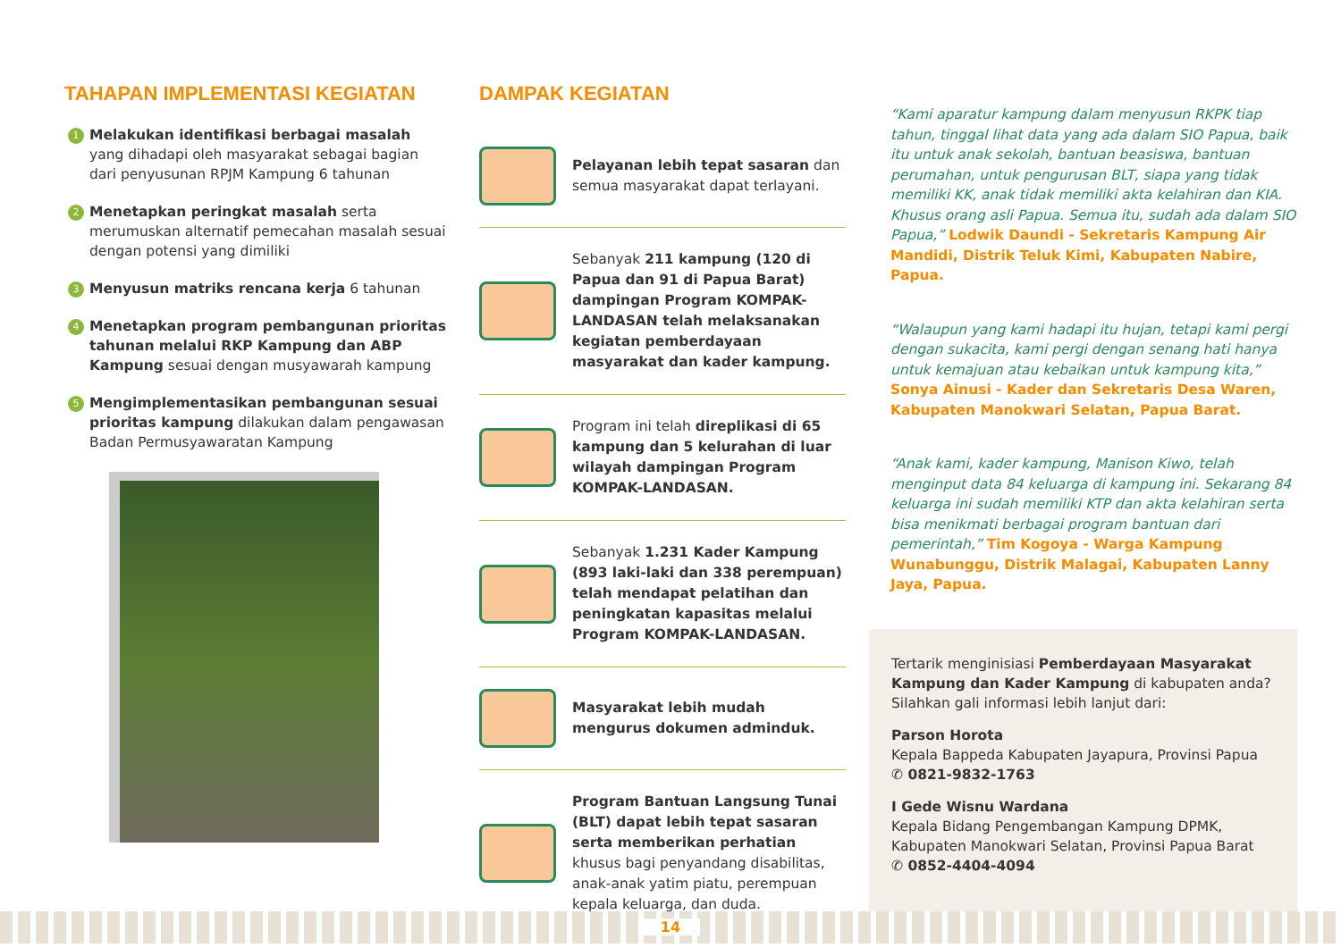TAHAPAN IMPLEMENTASI KEGIATAN
1
Melakukan identifikasi berbagai masalah yang dihadapi oleh masyarakat sebagai bagian dari penyusunan RPJM Kampung 6 tahunan
2
Menetapkan peringkat masalah serta merumuskan alternatif pemecahan masalah sesuai dengan potensi yang dimiliki
3
Menyusun matriks rencana kerja 6 tahunan
4
Menetapkan program pembangunan prioritas tahunan melalui RKP Kampung dan ABP Kampung sesuai dengan musyawarah kampung
5
Mengimplementasikan pembangunan sesuai prioritas kampung dilakukan dalam pengawasan Badan Permusyawaratan Kampung
DAMPAK KEGIATAN
Pelayanan lebih tepat sasaran dan semua masyarakat dapat terlayani.
Sebanyak 211 kampung (120 di Papua dan 91 di Papua Barat) dampingan Program KOMPAK-LANDASAN telah melaksanakan kegiatan pemberdayaan masyarakat dan kader kampung.
Program ini telah direplikasi di 65 kampung dan 5 kelurahan di luar wilayah dampingan Program KOMPAK-LANDASAN.
Sebanyak 1.231 Kader Kampung (893 laki-laki dan 338 perempuan) telah mendapat pelatihan dan peningkatan kapasitas melalui Program KOMPAK-LANDASAN.
Masyarakat lebih mudah mengurus dokumen adminduk.
Program Bantuan Langsung Tunai (BLT) dapat lebih tepat sasaran serta memberikan perhatian khusus bagi penyandang disabilitas, anak-anak yatim piatu, perempuan kepala keluarga, dan duda.
“Kami aparatur kampung dalam menyusun RKPK tiap tahun, tinggal lihat data yang ada dalam SIO Papua, baik itu untuk anak sekolah, bantuan beasiswa, bantuan perumahan, untuk pengurusan BLT, siapa yang tidak memiliki KK, anak tidak memiliki akta kelahiran dan KIA. Khusus orang asli Papua. Semua itu, sudah ada dalam SIO Papua,” Lodwik Daundi - Sekretaris Kampung Air Mandidi, Distrik Teluk Kimi, Kabupaten Nabire, Papua.
“Walaupun yang kami hadapi itu hujan, tetapi kami pergi dengan sukacita, kami pergi dengan senang hati hanya untuk kemajuan atau kebaikan untuk kampung kita,” Sonya Ainusi - Kader dan Sekretaris Desa Waren, Kabupaten Manokwari Selatan, Papua Barat.
“Anak kami, kader kampung, Manison Kiwo, telah menginput data 84 keluarga di kampung ini. Sekarang 84 keluarga ini sudah memiliki KTP dan akta kelahiran serta bisa menikmati berbagai program bantuan dari pemerintah,” Tim Kogoya - Warga Kampung Wunabunggu, Distrik Malagai, Kabupaten Lanny Jaya, Papua.
Tertarik menginisiasi Pemberdayaan Masyarakat Kampung dan Kader Kampung di kabupaten anda? Silahkan gali informasi lebih lanjut dari:
Parson Horota
Kepala Bappeda Kabupaten Jayapura, Provinsi Papua
✆ 0821-9832-1763
I Gede Wisnu Wardana
Kepala Bidang Pengembangan Kampung DPMK, Kabupaten Manokwari Selatan, Provinsi Papua Barat
✆ 0852-4404-4094
14